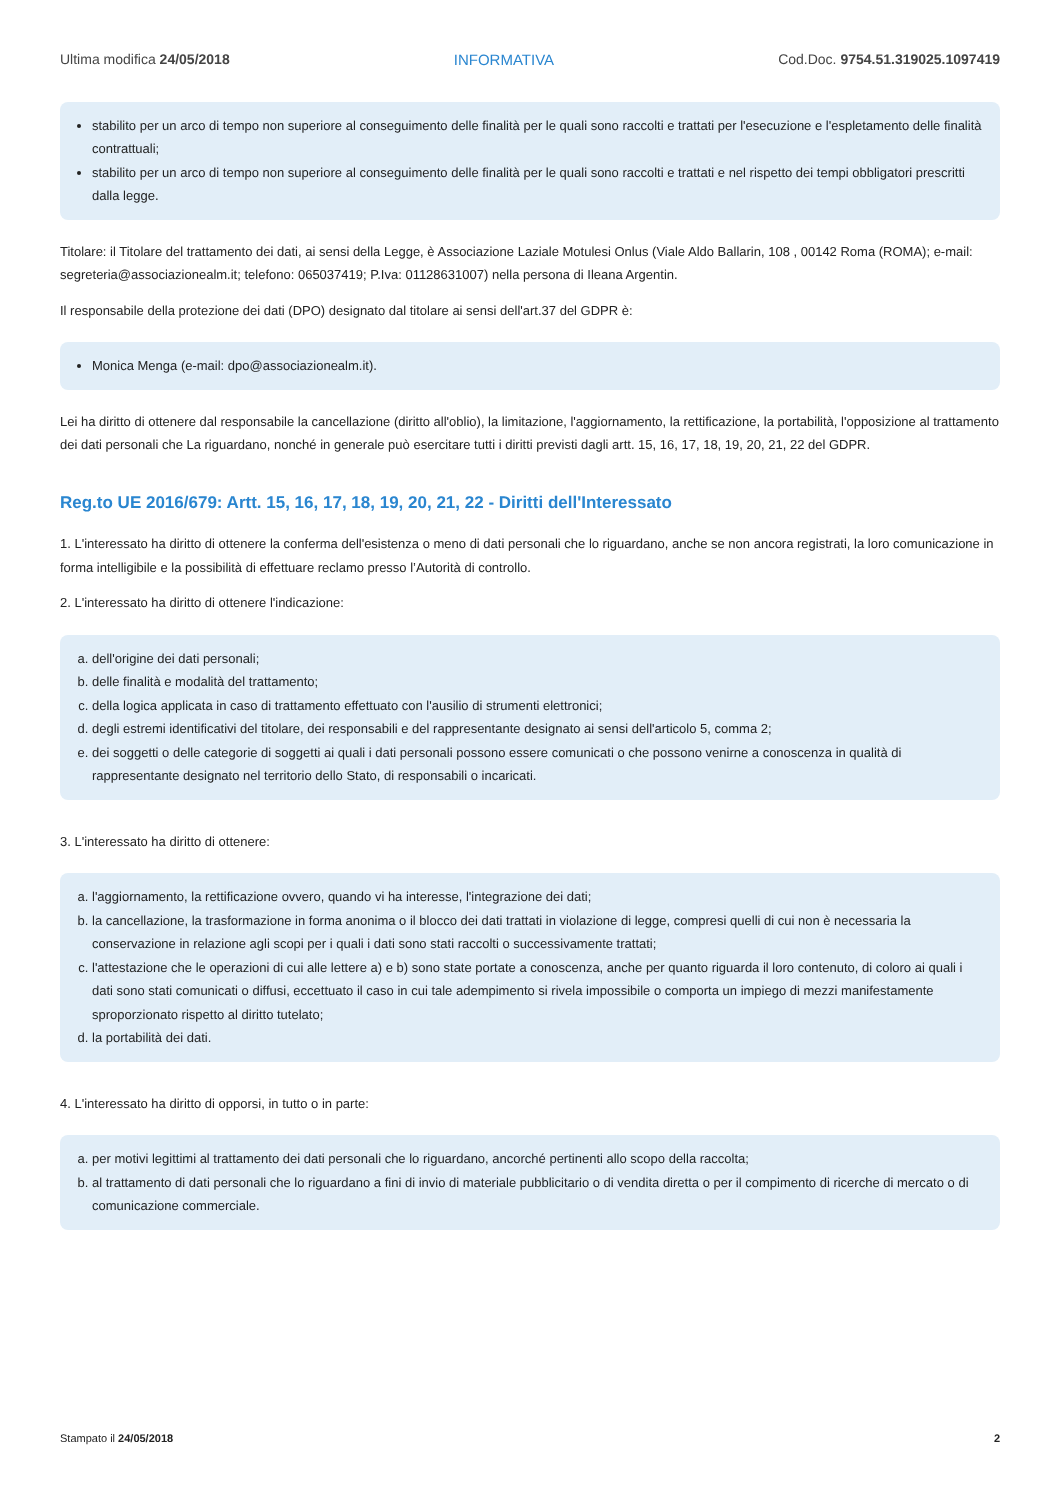Ultima modifica 24/05/2018 INFORMATIVA Cod.Doc. 9754.51.319025.1097419
stabilito per un arco di tempo non superiore al conseguimento delle finalità per le quali sono raccolti e trattati per l'esecuzione e l'espletamento delle finalità contrattuali;
stabilito per un arco di tempo non superiore al conseguimento delle finalità per le quali sono raccolti e trattati e nel rispetto dei tempi obbligatori prescritti dalla legge.
Titolare: il Titolare del trattamento dei dati, ai sensi della Legge, è Associazione Laziale Motulesi Onlus (Viale Aldo Ballarin, 108 , 00142 Roma (ROMA); e-mail: segreteria@associazionealm.it; telefono: 065037419; P.Iva: 01128631007) nella persona di Ileana Argentin.
Il responsabile della protezione dei dati (DPO) designato dal titolare ai sensi dell'art.37 del GDPR è:
Monica Menga (e-mail: dpo@associazionealm.it).
Lei ha diritto di ottenere dal responsabile la cancellazione (diritto all'oblio), la limitazione, l'aggiornamento, la rettificazione, la portabilità, l'opposizione al trattamento dei dati personali che La riguardano, nonché in generale può esercitare tutti i diritti previsti dagli artt. 15, 16, 17, 18, 19, 20, 21, 22 del GDPR.
Reg.to UE 2016/679: Artt. 15, 16, 17, 18, 19, 20, 21, 22 - Diritti dell'Interessato
1. L'interessato ha diritto di ottenere la conferma dell'esistenza o meno di dati personali che lo riguardano, anche se non ancora registrati, la loro comunicazione in forma intelligibile e la possibilità di effettuare reclamo presso l’Autorità di controllo.
2. L'interessato ha diritto di ottenere l'indicazione:
a. dell'origine dei dati personali;
b. delle finalità e modalità del trattamento;
c. della logica applicata in caso di trattamento effettuato con l'ausilio di strumenti elettronici;
d. degli estremi identificativi del titolare, dei responsabili e del rappresentante designato ai sensi dell'articolo 5, comma 2;
e. dei soggetti o delle categorie di soggetti ai quali i dati personali possono essere comunicati o che possono venirne a conoscenza in qualità di rappresentante designato nel territorio dello Stato, di responsabili o incaricati.
3. L'interessato ha diritto di ottenere:
a. l'aggiornamento, la rettificazione ovvero, quando vi ha interesse, l'integrazione dei dati;
b. la cancellazione, la trasformazione in forma anonima o il blocco dei dati trattati in violazione di legge, compresi quelli di cui non è necessaria la conservazione in relazione agli scopi per i quali i dati sono stati raccolti o successivamente trattati;
c. l'attestazione che le operazioni di cui alle lettere a) e b) sono state portate a conoscenza, anche per quanto riguarda il loro contenuto, di coloro ai quali i dati sono stati comunicati o diffusi, eccettuato il caso in cui tale adempimento si rivela impossibile o comporta un impiego di mezzi manifestamente sproporzionato rispetto al diritto tutelato;
d. la portabilità dei dati.
4. L'interessato ha diritto di opporsi, in tutto o in parte:
a. per motivi legittimi al trattamento dei dati personali che lo riguardano, ancorché pertinenti allo scopo della raccolta;
b. al trattamento di dati personali che lo riguardano a fini di invio di materiale pubblicitario o di vendita diretta o per il compimento di ricerche di mercato o di comunicazione commerciale.
Stampato il 24/05/2018 2